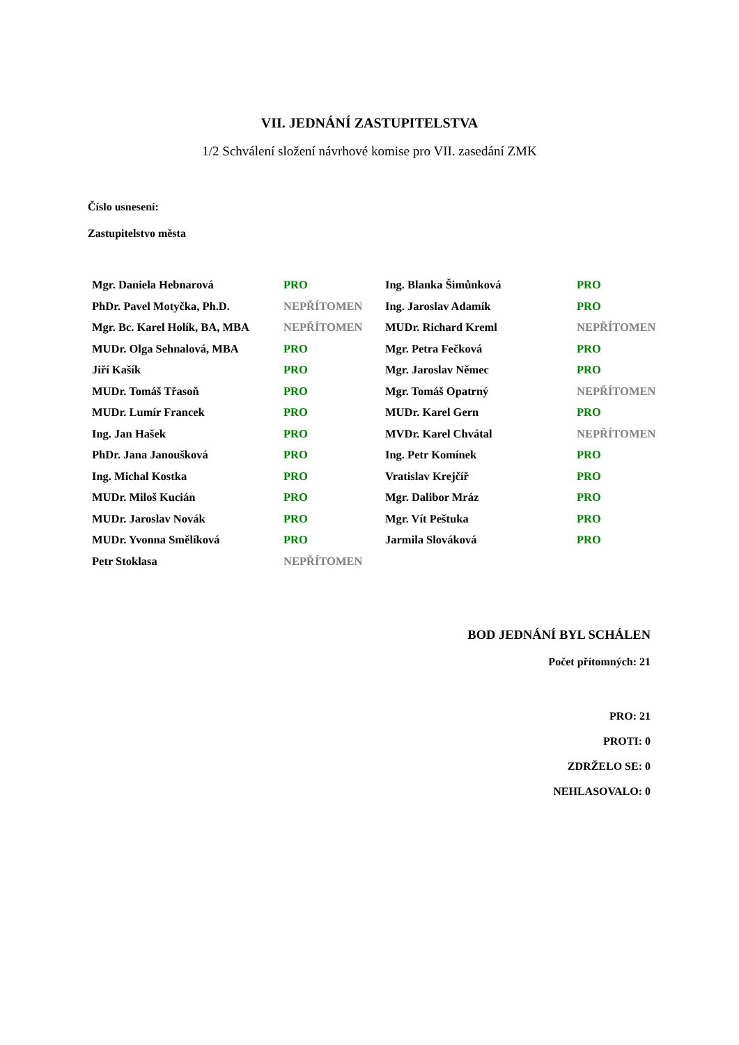VII. JEDNÁNÍ ZASTUPITELSTVA
1/2 Schválení složení návrhové komise pro VII. zasedání ZMK
Číslo usnesení:
Zastupitelstvo města
| Mgr. Daniela Hebnarová | PRO | Ing. Blanka Šimůnková | PRO |
| PhDr. Pavel Motyčka, Ph.D. | NEPŘÍTOMEN | Ing. Jaroslav Adamík | PRO |
| Mgr. Bc. Karel Holík, BA, MBA | NEPŘÍTOMEN | MUDr. Richard Kreml | NEPŘÍTOMEN |
| MUDr. Olga Sehnalová, MBA | PRO | Mgr. Petra Fečková | PRO |
| Jiří Kašík | PRO | Mgr. Jaroslav Němec | PRO |
| MUDr. Tomáš Třasoň | PRO | Mgr. Tomáš Opatrný | NEPŘÍTOMEN |
| MUDr. Lumír Francek | PRO | MUDr. Karel Gern | PRO |
| Ing. Jan Hašek | PRO | MVDr. Karel Chvátal | NEPŘÍTOMEN |
| PhDr. Jana Janoušková | PRO | Ing. Petr Komínek | PRO |
| Ing. Michal Kostka | PRO | Vratislav Krejčíř | PRO |
| MUDr. Miloš Kucián | PRO | Mgr. Dalibor Mráz | PRO |
| MUDr. Jaroslav Novák | PRO | Mgr. Vít Peštuka | PRO |
| MUDr. Yvonna Smělíková | PRO | Jarmila Slováková | PRO |
| Petr Stoklasa | NEPŘÍTOMEN | | |
BOD JEDNÁNÍ BYL SCHÁLEN
Počet přítomných: 21
PRO: 21
PROTI: 0
ZDRŽELO SE: 0
NEHLASOVALO: 0